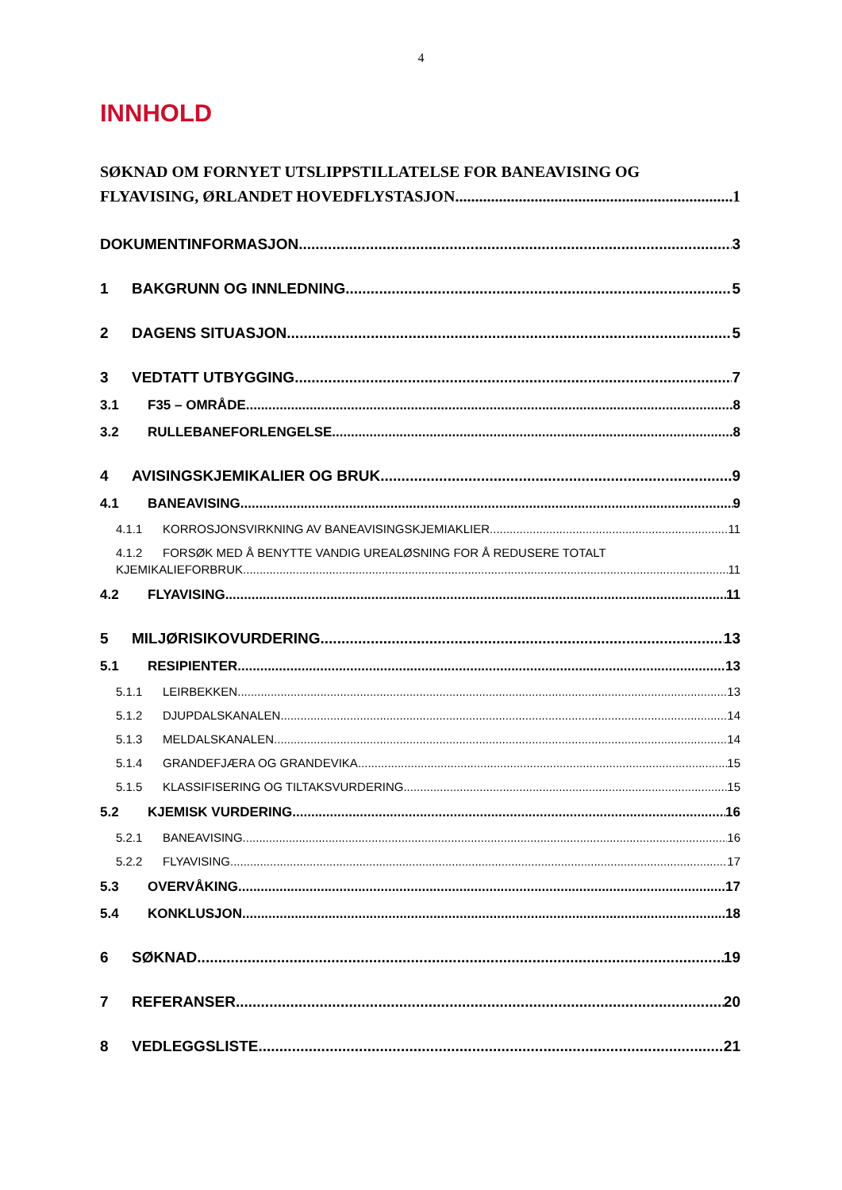4
INNHOLD
SØKNAD OM FORNYET UTSLIPPSTILLATELSE FOR BANEAVISING OG
FLYAVISING, ØRLANDET HOVEDFLYSTASJON 1
DOKUMENTINFORMASJON 3
1 BAKGRUNN OG INNLEDNING 5
2 DAGENS SITUASJON 5
3 VEDTATT UTBYGGING 7
3.1 F35 – OMRÅDE 8
3.2 RULLEBANEFORLENGELSE. 8
4 AVISINGSKJEMIKALIER OG BRUK 9
4.1 BANEAVISING 9
4.1.1 KORROSJONSVIRKNING AV BANEAVISINGSKJEMIAKLIER 11
4.1.2 FORSØK MED Å BENYTTE VANDIG UREALØSNING FOR Å REDUSERE TOTALT
KJEMIKALIEFORBRUK 11
4.2 FLYAVISING 11
5 MILJØRISIKOVURDERING 13
5.1 RESIPIENTER 13
5.1.1 LEIRBEKKEN 13
5.1.2 DJUPDALSKANALEN 14
5.1.3 MELDALSKANALEN 14
5.1.4 GRANDEFJÆRA OG GRANDEVIKA 15
5.1.5 KLASSIFISERING OG TILTAKSVURDERING 15
5.2 KJEMISK VURDERING 16
5.2.1 BANEAVISING 16
5.2.2 FLYAVISING 17
5.3 OVERVÅKING 17
5.4 KONKLUSJON 18
6 SØKNAD 19
7 REFERANSER 20
8 VEDLEGGSLISTE 21